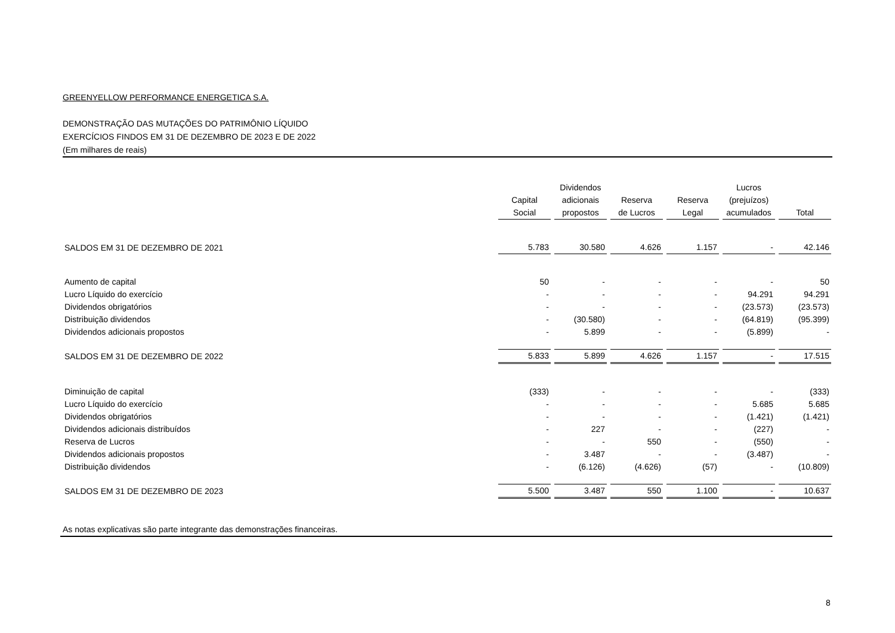GREENYELLOW PERFORMANCE ENERGETICA S.A.
DEMONSTRAÇÃO DAS MUTAÇÕES DO PATRIMÔNIO LÍQUIDO
EXERCÍCIOS FINDOS EM 31 DE DEZEMBRO DE 2023 E DE 2022
(Em milhares de reais)
| | Capital Social | Dividendos adicionais propostos | Reserva de Lucros | Reserva Legal | Lucros (prejuízos) acumulados | Total |
| --- | --- | --- | --- | --- | --- | --- |
| SALDOS EM 31 DE DEZEMBRO DE 2021 | 5.783 | 30.580 | 4.626 | 1.157 | - | 42.146 |
| Aumento de capital | 50 | - | - | - | - | 50 |
| Lucro Líquido do exercício | - | - | - | - | 94.291 | 94.291 |
| Dividendos obrigatórios | - | - | - | - | (23.573) | (23.573) |
| Distribuição dividendos | - | (30.580) | - | - | (64.819) | (95.399) |
| Dividendos adicionais propostos | - | 5.899 | - | - | (5.899) | - |
| SALDOS EM 31 DE DEZEMBRO DE 2022 | 5.833 | 5.899 | 4.626 | 1.157 | - | 17.515 |
| Diminuição de capital | (333) | - | - | - | - | (333) |
| Lucro Líquido do exercício | - | - | - | - | 5.685 | 5.685 |
| Dividendos obrigatórios | - | - | - | - | (1.421) | (1.421) |
| Dividendos adicionais distribuídos | - | 227 | - | - | (227) | - |
| Reserva de Lucros | - | - | 550 | - | (550) | - |
| Dividendos adicionais propostos | - | 3.487 | - | - | (3.487) | - |
| Distribuição dividendos | - | (6.126) | (4.626) | (57) | - | (10.809) |
| SALDOS EM 31 DE DEZEMBRO DE 2023 | 5.500 | 3.487 | 550 | 1.100 | - | 10.637 |
As notas explicativas são parte integrante das demonstrações financeiras.
8